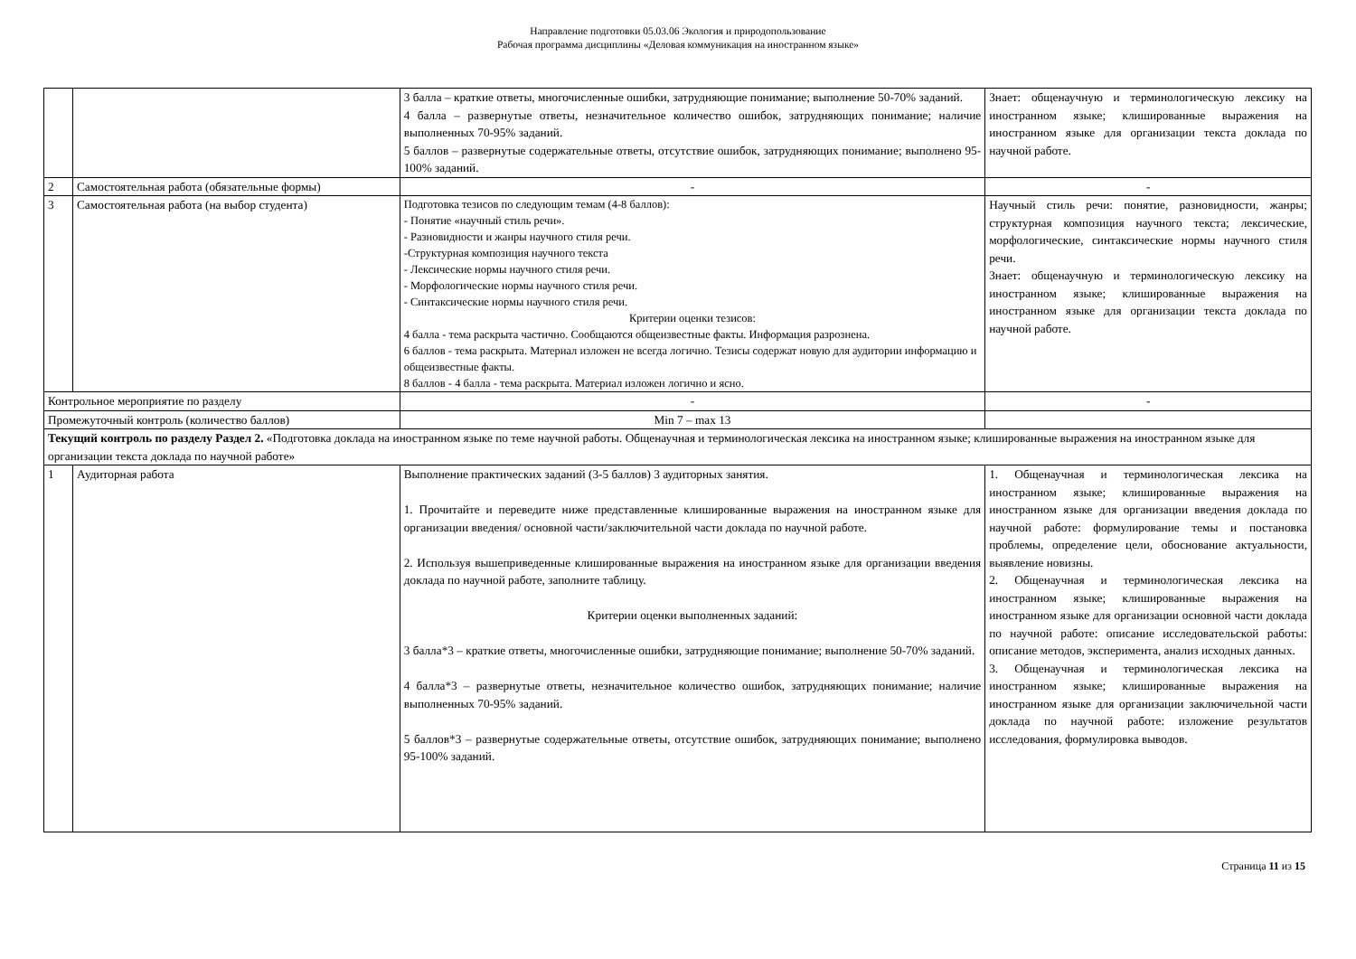Направление подготовки 05.03.06 Экология и природопользование
Рабочая программа дисциплины «Деловая коммуникация на иностранном языке»
| | | 3 балла – краткие ответы, многочисленные ошибки, затрудняющие понимание; выполнение 50-70% заданий. 4 балла – развернутые ответы, незначительное количество ошибок, затрудняющих понимание; наличие выполненных 70-95% заданий. 5 баллов – развернутые содержательные ответы, отсутствие ошибок, затрудняющих понимание; выполнено 95-100% заданий. | Знает: общенаучную и терминологическую лексику на иностранном языке; клишированные выражения на иностранном языке для организации текста доклада по научной работе. |
| 2 | Самостоятельная работа (обязательные формы) | - | - |
| 3 | Самостоятельная работа (на выбор студента) | Подготовка тезисов по следующим темам (4-8 баллов): - Понятие «научный стиль речи». - Разновидности и жанры научного стиля речи. -Структурная композиция научного текста - Лексические нормы научного стиля речи. - Морфологические нормы научного стиля речи. - Синтаксические нормы научного стиля речи. Критерии оценки тезисов: 4 балла - тема раскрыта частично. Сообщаются общеизвестные факты. Информация разрознена. 6 баллов - тема раскрыта. Материал изложен не всегда логично. Тезисы содержат новую для аудитории информацию и общеизвестные факты. 8 баллов - 4 балла - тема раскрыта. Материал изложен логично и ясно. | Научный стиль речи: понятие, разновидности, жанры; структурная композиция научного текста; лексические, морфологические, синтаксические нормы научного стиля речи. Знает: общенаучную и терминологическую лексику на иностранном языке; клишированные выражения на иностранном языке для организации текста доклада по научной работе. |
| Контрольное мероприятие по разделу | | - | - |
| Промежуточный контроль (количество баллов) | | Min 7 – max 13 | |
| Текущий контроль по разделу Раздел 2. «Подготовка доклада на иностранном языке по теме научной работы. Общенаучная и терминологическая лексика на иностранном языке; клишированные выражения на иностранном языке для организации текста доклада по научной работе» | | | |
| 1 | Аудиторная работа | Выполнение практических заданий (3-5 баллов) 3 аудиторных занятия. 1. Прочитайте и переведите ниже представленные клишированные выражения на иностранном языке для организации введения/ основной части/заключительной части доклада по научной работе. 2. Используя вышеприведенные клишированные выражения на иностранном языке для организации введения доклада по научной работе, заполните таблицу. Критерии оценки выполненных заданий: 3 балла*3 – краткие ответы, многочисленные ошибки, затрудняющие понимание; выполнение 50-70% заданий. 4 балла*3 – развернутые ответы, незначительное количество ошибок, затрудняющих понимание; наличие выполненных 70-95% заданий. 5 баллов*3 – развернутые содержательные ответы, отсутствие ошибок, затрудняющих понимание; выполнено 95-100% заданий. | 1. Общенаучная и терминологическая лексика на иностранном языке; клишированные выражения на иностранном языке для организации введения доклада по научной работе: формулирование темы и постановка проблемы, определение цели, обоснование актуальности, выявление новизны. 2. Общенаучная и терминологическая лексика на иностранном языке; клишированные выражения на иностранном языке для организации основной части доклада по научной работе: описание исследовательской работы: описание методов, эксперимента, анализ исходных данных. 3. Общенаучная и терминологическая лексика на иностранном языке; клишированные выражения на иностранном языке для организации заключичельной части доклада по научной работе: изложение результатов исследования, формулировка выводов. |
Страница 11 из 15